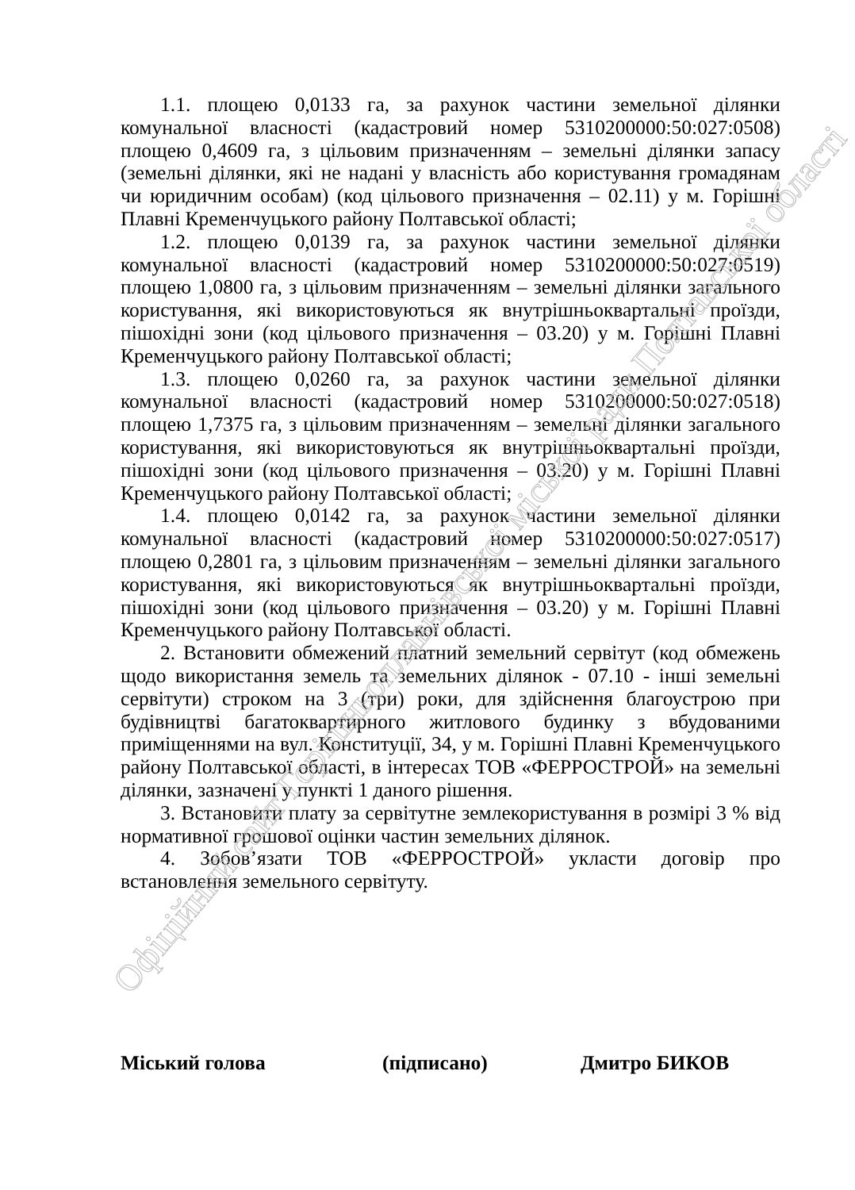1.1. площею 0,0133 га, за рахунок частини земельної ділянки комунальної власності (кадастровий номер 5310200000:50:027:0508) площею 0,4609 га, з цільовим призначенням – земельні ділянки запасу (земельні ділянки, які не надані у власність або користування громадянам чи юридичним особам) (код цільового призначення – 02.11) у м. Горішні Плавні Кременчуцького району Полтавської області;
1.2. площею 0,0139 га, за рахунок частини земельної ділянки комунальної власності (кадастровий номер 5310200000:50:027:0519) площею 1,0800 га, з цільовим призначенням – земельні ділянки загального користування, які використовуються як внутрішньоквартальні проїзди, пішохідні зони (код цільового призначення – 03.20) у м. Горішні Плавні Кременчуцького району Полтавської області;
1.3. площею 0,0260 га, за рахунок частини земельної ділянки комунальної власності (кадастровий номер 5310200000:50:027:0518) площею 1,7375 га, з цільовим призначенням – земельні ділянки загального користування, які використовуються як внутрішньоквартальні проїзди, пішохідні зони (код цільового призначення – 03.20) у м. Горішні Плавні Кременчуцького району Полтавської області;
1.4. площею 0,0142 га, за рахунок частини земельної ділянки комунальної власності (кадастровий номер 5310200000:50:027:0517) площею 0,2801 га, з цільовим призначенням – земельні ділянки загального користування, які використовуються як внутрішньоквартальні проїзди, пішохідні зони (код цільового призначення – 03.20) у м. Горішні Плавні Кременчуцького району Полтавської області.
2. Встановити обмежений платний земельний сервітут (код обмежень щодо використання земель та земельних ділянок - 07.10 - інші земельні сервітути) строком на 3 (три) роки, для здійснення благоустрою при будівництві багатоквартирного житлового будинку з вбудованими приміщеннями на вул. Конституції, 34, у м. Горішні Плавні Кременчуцького району Полтавської області, в інтересах ТОВ «ФЕРРОСТРОЙ» на земельні ділянки, зазначені у пункті 1 даного рішення.
3. Встановити плату за сервітутне землекористування в розмірі 3 % від нормативної грошової оцінки частин земельних ділянок.
4. Зобов’язати ТОВ «ФЕРРОСТРОЙ» укласти договір про встановлення земельного сервітуту.
Міський голова (підписано) Дмитро БИКОВ
Офіційний сайт Горішньоплавнівської міської ради Полтавської області